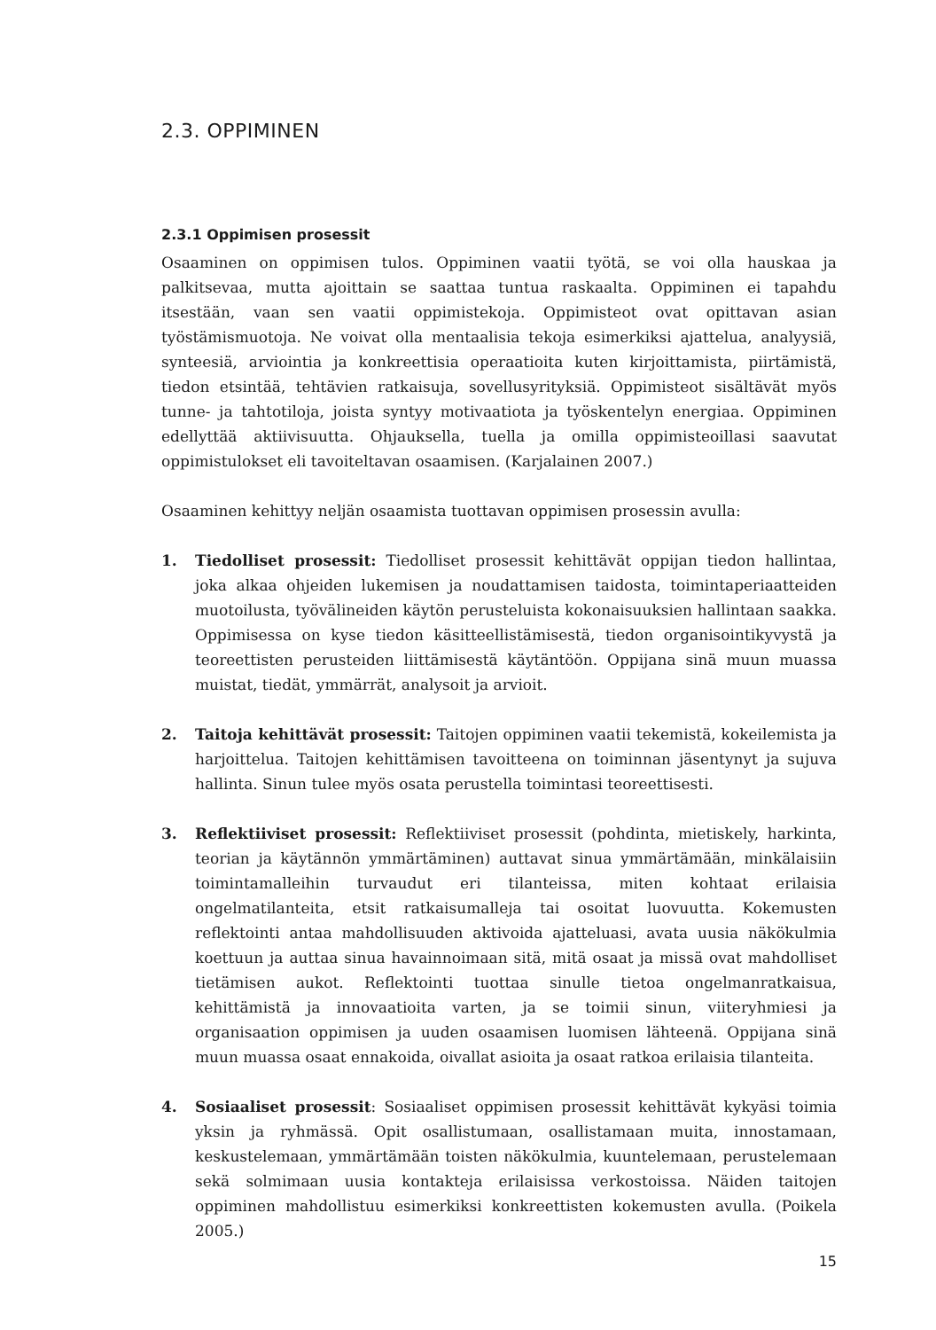2.3. OPPIMINEN
2.3.1 Oppimisen prosessit
Osaaminen on oppimisen tulos. Oppiminen vaatii työtä, se voi olla hauskaa ja palkitsevaa, mutta ajoittain se saattaa tuntua raskaalta. Oppiminen ei tapahdu itsestään, vaan sen vaatii oppimistekoja. Oppimisteot ovat opittavan asian työstämismuotoja. Ne voivat olla mentaalisia tekoja esimerkiksi ajattelua, analyysiä, synteesiä, arviointia ja konkreettisia operaatioita kuten kirjoittamista, piirtämistä, tiedon etsintää, tehtävien ratkaisuja, sovellusyrityksiä. Oppimisteot sisältävät myös tunne- ja tahtotiloja, joista syntyy motivaatiota ja työskentelyn energiaa. Oppiminen edellyttää aktiivisuutta. Ohjauksella, tuella ja omilla oppimisteoillasi saavutat oppimistulokset eli tavoiteltavan osaamisen. (Karjalainen 2007.)
Osaaminen kehittyy neljän osaamista tuottavan oppimisen prosessin avulla:
1. Tiedolliset prosessit: Tiedolliset prosessit kehittävät oppijan tiedon hallintaa, joka alkaa ohjeiden lukemisen ja noudattamisen taidosta, toimintaperiaatteiden muotoilusta, työvälineiden käytön perusteluista kokonaisuuksien hallintaan saakka. Oppimisessa on kyse tiedon käsitteellistämisestä, tiedon organisointikyvystä ja teoreettisten perusteiden liittämisestä käytäntöön. Oppijana sinä muun muassa muistat, tiedät, ymmärrät, analysoit ja arvioit.
2. Taitoja kehittävät prosessit: Taitojen oppiminen vaatii tekemistä, kokeilemista ja harjoittelua. Taitojen kehittämisen tavoitteena on toiminnan jäsentynyt ja sujuva hallinta. Sinun tulee myös osata perustella toimintasi teoreettisesti.
3. Reflektiiviset prosessit: Reflektiiviset prosessit (pohdinta, mietiskely, harkinta, teorian ja käytännön ymmärtäminen) auttavat sinua ymmärtämään, minkälaisiin toimintamalleihin turvaudut eri tilanteissa, miten kohtaat erilaisia ongelmatilanteita, etsit ratkaisumalleja tai osoitat luovuutta. Kokemusten reflektointi antaa mahdollisuuden aktivoida ajatteluasi, avata uusia näkökulmia koettuun ja auttaa sinua havainnoimaan sitä, mitä osaat ja missä ovat mahdolliset tietämisen aukot. Reflektointi tuottaa sinulle tietoa ongelmanratkaisua, kehittämistä ja innovaatioita varten, ja se toimii sinun, viiteryhmiesi ja organisaation oppimisen ja uuden osaamisen luomisen lähteenä. Oppijana sinä muun muassa osaat ennakoida, oivallat asioita ja osaat ratkoa erilaisia tilanteita.
4. Sosiaaliset prosessit: Sosiaaliset oppimisen prosessit kehittävät kykyäsi toimia yksin ja ryhmässä. Opit osallistumaan, osallistamaan muita, innostamaan, keskustelemaan, ymmärtämään toisten näkökulmia, kuuntelemaan, perustelemaan sekä solmimaan uusia kontakteja erilaisissa verkostoissa. Näiden taitojen oppiminen mahdollistuu esimerkiksi konkreettisten kokemusten avulla. (Poikela 2005.)
15